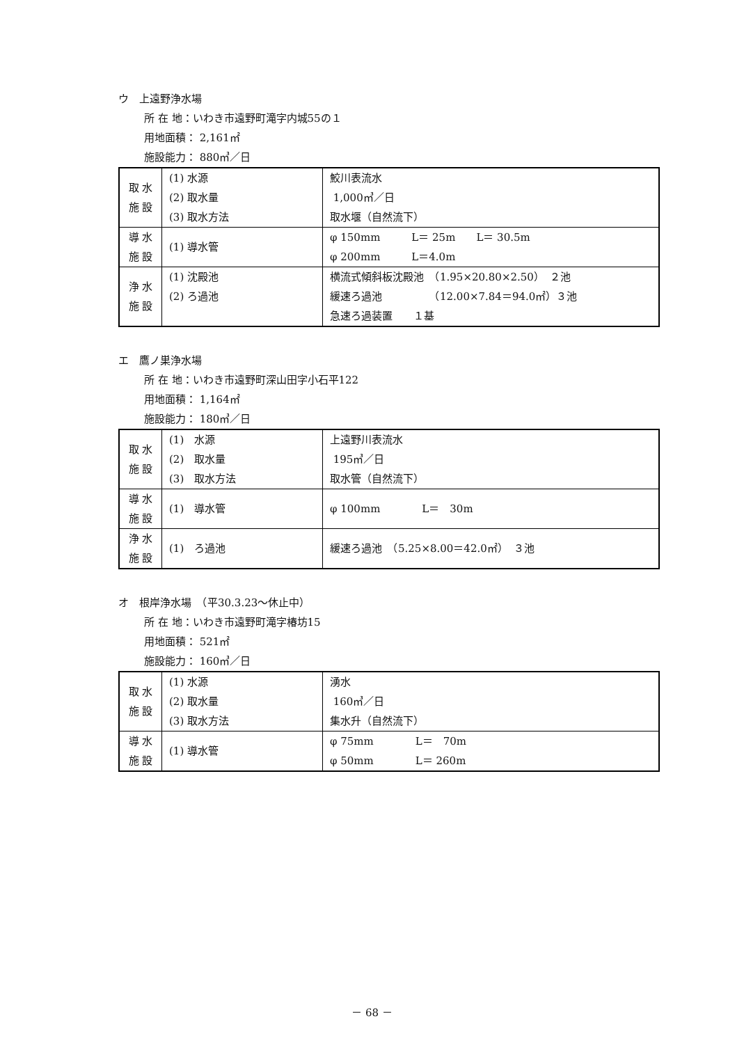ウ　上遠野浄水場
所 在 地：いわき市遠野町滝字内城55の１
用地面積： 2,161㎡
施設能力： 880㎥／日
| 取 水 施 設 | (1) 水源 (2) 取水量 (3) 取水方法 | 鮫川表流水 1,000㎥／日 取水堰（自然流下） |
| 導 水 施 設 | (1) 導水管 | φ 150mm L＝ 25m L＝ 30.5m φ 200mm L＝4.0m |
| 浄 水 施 設 | (1) 沈殿池 (2) ろ過池 | 横流式傾斜板沈殿池 （1.95×20.80×2.50） ２池 緩速ろ過池 （12.00×7.84＝94.0㎡）３池 急速ろ過装置 １基 |
エ　鷹ノ巣浄水場
所 在 地：いわき市遠野町深山田字小石平122
用地面積： 1,164㎡
施設能力： 180㎥／日
| 取 水 施 設 | (1) 水源 (2) 取水量 (3) 取水方法 | 上遠野川表流水 195㎥／日 取水管（自然流下） |
| 導 水 施 設 | (1) 導水管 | φ 100mm L＝ 30m |
| 浄 水 施 設 | (1) ろ過池 | 緩速ろ過池 （5.25×8.00＝42.0㎡） ３池 |
オ　根岸浄水場　（平30.3.23～休止中）
所 在 地：いわき市遠野町滝字椿坊15
用地面積： 521㎡
施設能力： 160㎥／日
| 取 水 施 設 | (1) 水源 (2) 取水量 (3) 取水方法 | 湧水 160㎥／日 集水升（自然流下） |
| 導 水 施 設 | (1) 導水管 | φ 75mm L＝ 70m φ 50mm L＝ 260m |
－ 68 －